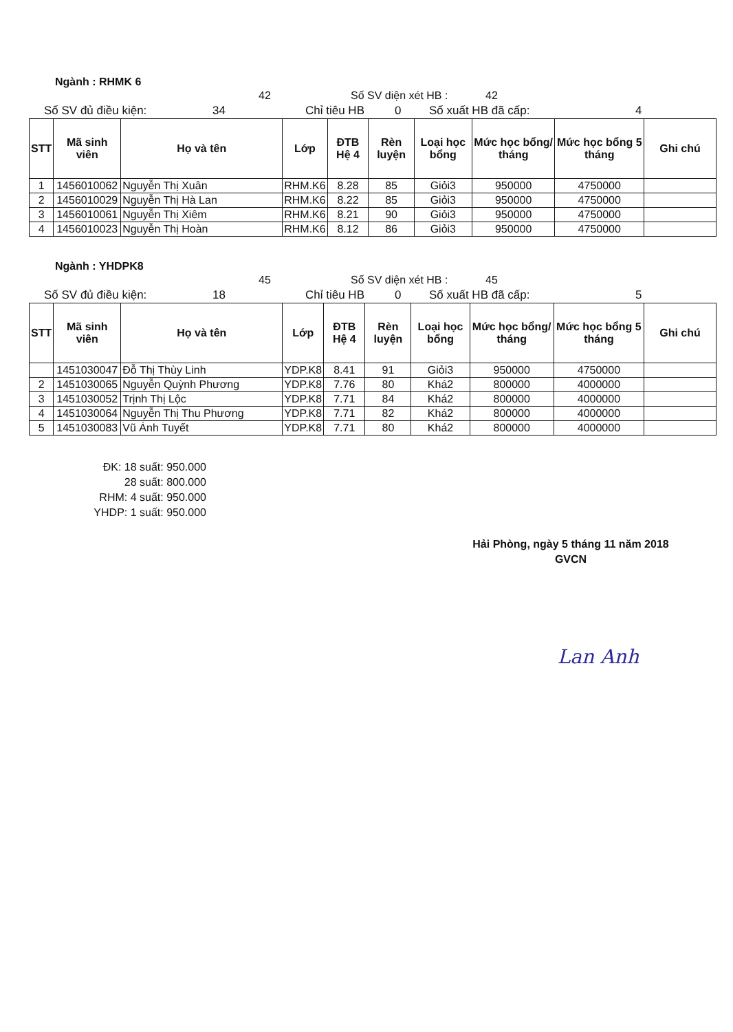Ngành : RHMK 6
42 Số SV diện xét HB : 42
Số SV đủ điều kiện: 34 Chỉ tiêu HB 0 Số xuất HB đã cấp: 4
| STT | Mã sinh viên | Họ và tên | Lớp | ĐTB Hệ 4 | Rèn luyện | Loại học bổng | Mức học bổng/ tháng | Mức học bổng 5 tháng | Ghi chú |
| --- | --- | --- | --- | --- | --- | --- | --- | --- | --- |
| 1 | 1456010062 | Nguyễn Thị Xuân | RHM.K6 | 8.28 | 85 | Giỏi3 | 950000 | 4750000 | |
| 2 | 1456010029 | Nguyễn Thị Hà Lan | RHM.K6 | 8.22 | 85 | Giỏi3 | 950000 | 4750000 | |
| 3 | 1456010061 | Nguyễn Thị Xiêm | RHM.K6 | 8.21 | 90 | Giỏi3 | 950000 | 4750000 | |
| 4 | 1456010023 | Nguyễn Thị Hoàn | RHM.K6 | 8.12 | 86 | Giỏi3 | 950000 | 4750000 | |
Ngành : YHDPK8
45 Số SV diện xét HB : 45
Số SV đủ điều kiện: 18 Chỉ tiêu HB 0 Số xuất HB đã cấp: 5
| STT | Mã sinh viên | Họ và tên | Lớp | ĐTB Hệ 4 | Rèn luyện | Loại học bổng | Mức học bổng/ tháng | Mức học bổng 5 tháng | Ghi chú |
| --- | --- | --- | --- | --- | --- | --- | --- | --- | --- |
| | 1451030047 | Đỗ Thị Thùy Linh | YDP.K8 | 8.41 | 91 | Giỏi3 | 950000 | 4750000 | |
| 2 | 1451030065 | Nguyễn Quỳnh Phương | YDP.K8 | 7.76 | 80 | Khá2 | 800000 | 4000000 | |
| 3 | 1451030052 | Trịnh Thị Lộc | YDP.K8 | 7.71 | 84 | Khá2 | 800000 | 4000000 | |
| 4 | 1451030064 | Nguyễn Thị Thu Phương | YDP.K8 | 7.71 | 82 | Khá2 | 800000 | 4000000 | |
| 5 | 1451030083 | Vũ Ánh Tuyết | YDP.K8 | 7.71 | 80 | Khá2 | 800000 | 4000000 | |
ĐK: 18 suất: 950.000
28 suất: 800.000
RHM: 4 suất: 950.000
YHDP: 1 suất: 950.000
Hải Phòng, ngày 5 tháng 11 năm 2018
GVCN
Lan Anh